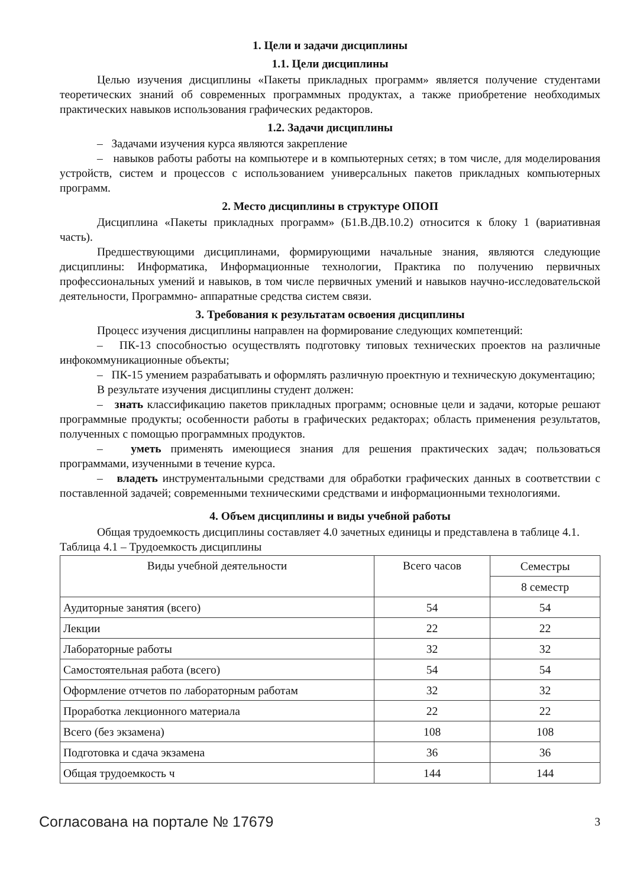1. Цели и задачи дисциплины
1.1. Цели дисциплины
Целью изучения дисциплины «Пакеты прикладных программ» является получение студентами теоретических знаний об современных программных продуктах, а также приобретение необходимых практических навыков использования графических редакторов.
1.2. Задачи дисциплины
– Задачами изучения курса являются закрепление
– навыков работы работы на компьютере и в компьютерных сетях; в том числе, для моделирования устройств, систем и процессов с использованием универсальных пакетов прикладных компьютерных программ.
2. Место дисциплины в структуре ОПОП
Дисциплина «Пакеты прикладных программ» (Б1.В.ДВ.10.2) относится к блоку 1 (вариативная часть).
Предшествующими дисциплинами, формирующими начальные знания, являются следующие дисциплины: Информатика, Информационные технологии, Практика по получению первичных профессиональных умений и навыков, в том числе первичных умений и навыков научно-исследовательской деятельности, Программно- аппаратные средства систем связи.
3. Требования к результатам освоения дисциплины
Процесс изучения дисциплины направлен на формирование следующих компетенций:
– ПК-13 способностью осуществлять подготовку типовых технических проектов на различные инфокоммуникационные объекты;
– ПК-15 умением разрабатывать и оформлять различную проектную и техническую документацию;
В результате изучения дисциплины студент должен:
– знать классификацию пакетов прикладных программ; основные цели и задачи, которые решают программные продукты; особенности работы в графических редакторах; область применения результатов, полученных с помощью программных продуктов.
– уметь применять имеющиеся знания для решения практических задач; пользоваться программами, изученными в течение курса.
– владеть инструментальными средствами для обработки графических данных в соответствии с поставленной задачей; современными техническими средствами и информационными технологиями.
4. Объем дисциплины и виды учебной работы
Общая трудоемкость дисциплины составляет 4.0 зачетных единицы и представлена в таблице 4.1.
Таблица 4.1 – Трудоемкость дисциплины
| Виды учебной деятельности | Всего часов | Семестры |
| | | 8 семестр |
| Аудиторные занятия (всего) | 54 | 54 |
| Лекции | 22 | 22 |
| Лабораторные работы | 32 | 32 |
| Самостоятельная работа (всего) | 54 | 54 |
| Оформление отчетов по лабораторным работам | 32 | 32 |
| Проработка лекционного материала | 22 | 22 |
| Всего (без экзамена) | 108 | 108 |
| Подготовка и сдача экзамена | 36 | 36 |
| Общая трудоемкость ч | 144 | 144 |
Согласована на портале № 17679 3